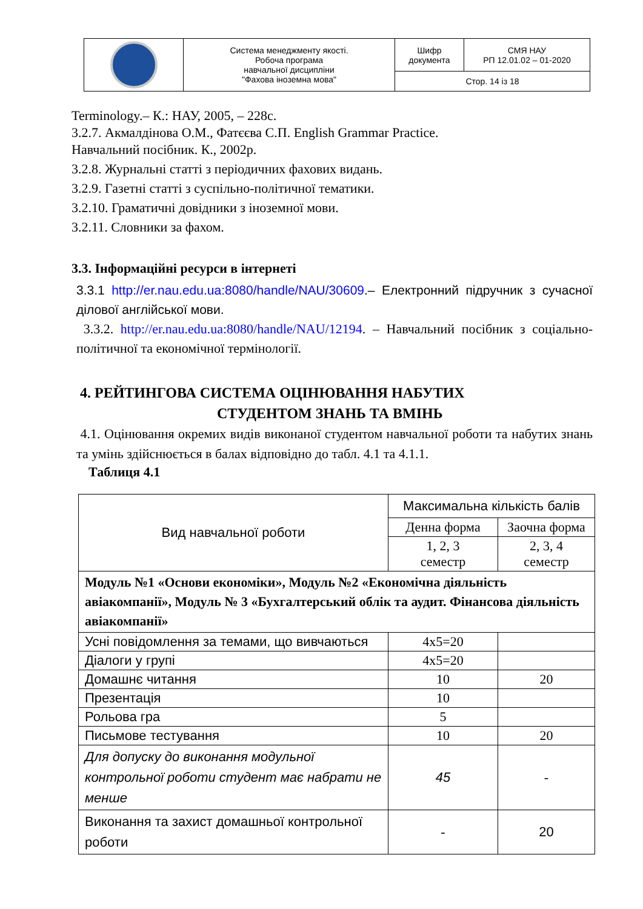| | Система менеджменту якості. Робоча програма навчальної дисципліни "Фахова іноземна мова" | Шифр документа | СМЯ НАУ РП 12.01.02 – 01-2020 |
| | | Стор. 14 із 18 | |
Terminology.– К.: НАУ, 2005, – 228с.
3.2.7. Акмалдінова О.М., Фатєєва С.П. English Grammar Practice.
Навчальний посібник. К., 2002р.
3.2.8. Журнальні статті з періодичних фахових видань.
3.2.9. Газетні статті з суспільно-політичної тематики.
3.2.10. Граматичні довідники з іноземної мови.
3.2.11. Словники за фахом.
3.3. Інформаційні ресурси в інтернеті
3.3.1 http://er.nau.edu.ua:8080/handle/NAU/30609.– Електронний підручник з сучасної ділової англійської мови.
3.3.2. http://er.nau.edu.ua:8080/handle/NAU/12194. – Навчальний посібник з соціально-політичної та економічної термінології.
4. РЕЙТИНГОВА СИСТЕМА ОЦІНЮВАННЯ НАБУТИХ
СТУДЕНТОМ ЗНАНЬ ТА ВМІНЬ
4.1. Оцінювання окремих видів виконаної студентом навчальної роботи та набутих знань та умінь здійснюється в балах відповідно до табл. 4.1 та 4.1.1.
Таблиця 4.1
| Вид навчальної роботи | Максимальна кількість балів | |
| --- | --- | --- |
| | Денна форма | Заочна форма |
| | 1, 2, 3 семестр | 2, 3, 4 семестр |
| Модуль №1 «Основи економіки», Модуль №2 «Економічна діяльність авіакомпанії», Модуль № 3 «Бухгалтерський облік та аудит. Фінансова діяльність авіакомпанії» | | |
| Усні повідомлення за темами, що вивчаються | 4x5=20 | |
| Діалоги у групі | 4x5=20 | |
| Домашнє читання | 10 | 20 |
| Презентація | 10 | |
| Рольова гра | 5 | |
| Письмове тестування | 10 | 20 |
| Для допуску до виконання модульної контрольної роботи студент має набрати не менше | 45 | - |
| Виконання та захист домашньої контрольної роботи | - | 20 |